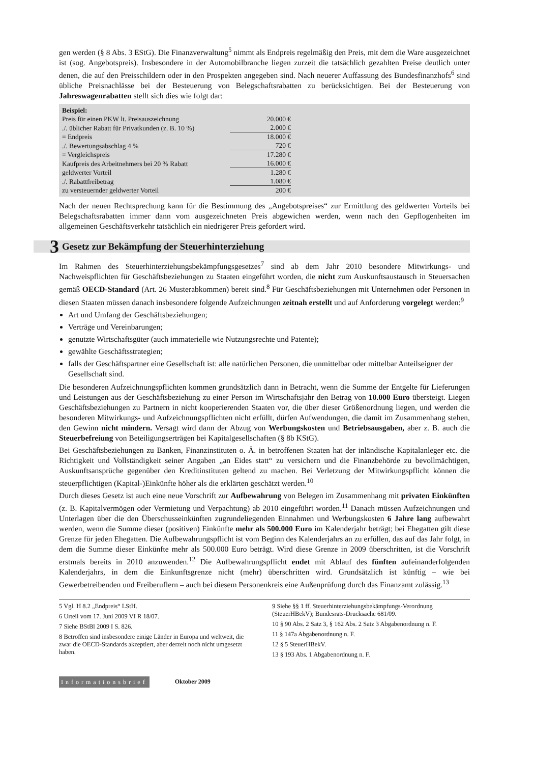gen werden (§ 8 Abs. 3 EStG). Die Finanzverwaltung<sup>5</sup> nimmt als Endpreis regelmäßig den Preis, mit dem die Ware ausgezeichnet ist (sog. Angebotspreis). Insbesondere in der Automobilbranche liegen zurzeit die tatsächlich gezahlten Preise deutlich unter denen, die auf den Preisschildern oder in den Prospekten angegeben sind. Nach neuerer Auffassung des Bundesfinanzhofs<sup>6</sup> sind übliche Preisnachlässe bei der Besteuerung von Belegschaftsrabatten zu berücksichtigen. Bei der Besteuerung von Jahreswagenrabatten stellt sich dies wie folgt dar:
Beispiel:
| Preis für einen PKW lt. Preisauszeichnung | 20.000 € |
| ./. üblicher Rabatt für Privatkunden (z. B. 10 %) | 2.000 € |
| = Endpreis | 18.000 € |
| ./. Bewertungsabschlag 4 % | 720 € |
| = Vergleichspreis | 17.280 € |
| Kaufpreis des Arbeitnehmers bei 20 % Rabatt | 16.000 € |
| geldwerter Vorteil | 1.280 € |
| ./. Rabattfreibetrag | 1.080 € |
| zu versteuernder geldwerter Vorteil | 200 € |
Nach der neuen Rechtsprechung kann für die Bestimmung des „Angebotspreises“ zur Ermittlung des geldwerten Vorteils bei Belegschaftsrabatten immer dann vom ausgezeichneten Preis abgewichen werden, wenn nach den Gepflogenheiten im allgemeinen Geschäftsverkehr tatsächlich ein niedrigerer Preis gefordert wird.
3 Gesetz zur Bekämpfung der Steuerhinterziehung
Im Rahmen des Steuerhinterziehungsbekämpfungsgesetzes<sup>7</sup> sind ab dem Jahr 2010 besondere Mitwirkungs- und Nachweispflichten für Geschäftsbeziehungen zu Staaten eingeführt worden, die nicht zum Auskunftsaustausch in Steuersachen gemäß OECD-Standard (Art. 26 Musterabkommen) bereit sind.<sup>8</sup> Für Geschäftsbeziehungen mit Unternehmen oder Personen in diesen Staaten müssen danach insbesondere folgende Aufzeichnungen zeitnah erstellt und auf Anforderung vorgelegt werden:<sup>9</sup>
Art und Umfang der Geschäftsbeziehungen;
Verträge und Vereinbarungen;
genutzte Wirtschaftsgüter (auch immaterielle wie Nutzungsrechte und Patente);
gewählte Geschäftsstrategien;
falls der Geschäftspartner eine Gesellschaft ist: alle natürlichen Personen, die unmittelbar oder mittelbar Anteilseigner der Gesellschaft sind.
Die besonderen Aufzeichnungspflichten kommen grundsätzlich dann in Betracht, wenn die Summe der Entgelte für Lieferungen und Leistungen aus der Geschäftsbeziehung zu einer Person im Wirtschaftsjahr den Betrag von 10.000 Euro übersteigt. Liegen Geschäftsbeziehungen zu Partnern in nicht kooperierenden Staaten vor, die über dieser Größenordnung liegen, und werden die besonderen Mitwirkungs- und Aufzeichnungspflichten nicht erfüllt, dürfen Aufwendungen, die damit im Zusammenhang stehen, den Gewinn nicht mindern. Versagt wird dann der Abzug von Werbungskosten und Betriebsausgaben, aber z. B. auch die Steuerbefreiung von Beteiligungserträgen bei Kapitalgesellschaften (§ 8b KStG).
Bei Geschäftsbeziehungen zu Banken, Finanzinstituten o. Ä. in betroffenen Staaten hat der inländische Kapitalanleger etc. die Richtigkeit und Vollständigkeit seiner Angaben „an Eides statt“ zu versichern und die Finanzbehörde zu bevollmächtigen, Auskunftsansprüche gegenüber den Kreditinstituten geltend zu machen. Bei Verletzung der Mitwirkungspflicht können die steuerpflichtigen (Kapital-)Einkünfte höher als die erklärten geschätzt werden.<sup>10</sup>
Durch dieses Gesetz ist auch eine neue Vorschrift zur Aufbewahrung von Belegen im Zusammenhang mit privaten Einkünften (z. B. Kapitalvermögen oder Vermietung und Verpachtung) ab 2010 eingeführt worden.<sup>11</sup> Danach müssen Aufzeichnungen und Unterlagen über die den Überschusseinkünften zugrundeliegenden Einnahmen und Werbungskosten 6 Jahre lang aufbewahrt werden, wenn die Summe dieser (positiven) Einkünfte mehr als 500.000 Euro im Kalenderjahr beträgt; bei Ehegatten gilt diese Grenze für jeden Ehegatten. Die Aufbewahrungspflicht ist vom Beginn des Kalenderjahrs an zu erfüllen, das auf das Jahr folgt, in dem die Summe dieser Einkünfte mehr als 500.000 Euro beträgt. Wird diese Grenze in 2009 überschritten, ist die Vorschrift erstmals bereits in 2010 anzuwenden.<sup>12</sup> Die Aufbewahrungspflicht endet mit Ablauf des fünften aufeinanderfolgenden Kalenderjahrs, in dem die Einkunftsgrenze nicht (mehr) überschritten wird. Grundsätzlich ist künftig – wie bei Gewerbetreibenden und Freiberuflern – auch bei diesem Personenkreis eine Außenprüfung durch das Finanzamt zulässig.<sup>13</sup>
5 Vgl. H 8.2 „Endpreis“ LStH.
6 Urteil vom 17. Juni 2009 VI R 18/07.
7 Siehe BStBl 2009 I S. 826.
8 Betroffen sind insbesondere einige Länder in Europa und weltweit, die zwar die OECD-Standards akzeptiert, aber derzeit noch nicht umgesetzt haben.
9 Siehe §§ 1 ff. Steuerhinterziehungsbekämpfungs-Verordnung (SteuerHBekV); Bundesrats-Drucksache 681/09.
10 § 90 Abs. 2 Satz 3, § 162 Abs. 2 Satz 3 Abgabenordnung n. F.
11 § 147a Abgabenordnung n. F.
12 § 5 SteuerHBekV.
13 § 193 Abs. 1 Abgabenordnung n. F.
Informationsbrief Oktober 2009